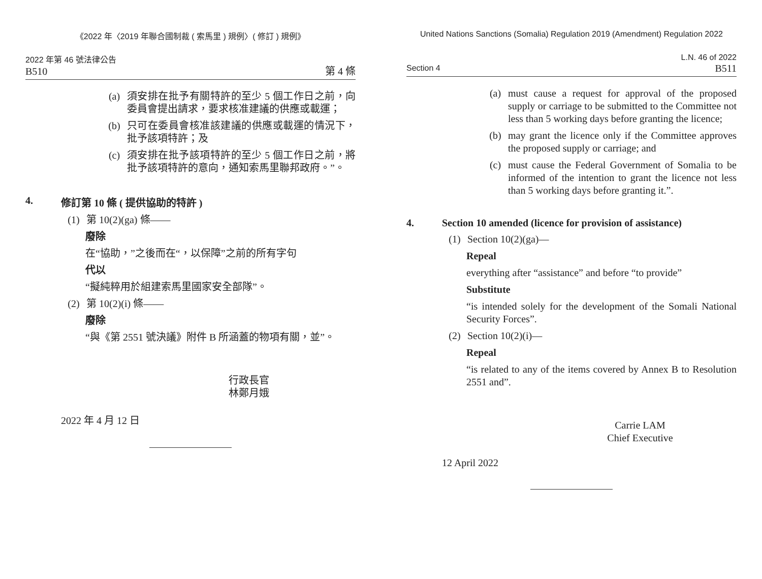《2022 年〈2019 年聯合國制裁 ( 索馬里 ) 規例〉( 修訂 ) 規例》
2022 年第 46 號法律公告
B510 第 4 條
(a) 須安排在批予有關特許的至少 5 個工作日之前，向委員會提出請求，要求核准建議的供應或載運；
(b) 只可在委員會核准該建議的供應或載運的情況下，批予該項特許；及
(c) 須安排在批予該項特許的至少 5 個工作日之前，將批予該項特許的意向，通知索馬里聯邦政府。”。
4. 修訂第 10 條 ( 提供協助的特許 )
(1) 第 10(2)(ga) 條——
廢除
在“協助，”之後而在“，以保障”之前的所有字句
代以
“擬純粹用於組建索馬里國家安全部隊”。
(2) 第 10(2)(i) 條——
廢除
“與《第 2551 號決議》附件 B 所涵蓋的物項有關，並”。
行政長官
林鄭月娥
2022 年 4 月 12 日
United Nations Sanctions (Somalia) Regulation 2019 (Amendment) Regulation 2022
L.N. 46 of 2022
Section 4 B511
(a) must cause a request for approval of the proposed supply or carriage to be submitted to the Committee not less than 5 working days before granting the licence;
(b) may grant the licence only if the Committee approves the proposed supply or carriage; and
(c) must cause the Federal Government of Somalia to be informed of the intention to grant the licence not less than 5 working days before granting it.”.
4. Section 10 amended (licence for provision of assistance)
(1) Section 10(2)(ga)—
Repeal
everything after “assistance” and before “to provide”
Substitute
“is intended solely for the development of the Somali National Security Forces”.
(2) Section 10(2)(i)—
Repeal
“is related to any of the items covered by Annex B to Resolution 2551 and”.
Carrie LAM
Chief Executive
12 April 2022